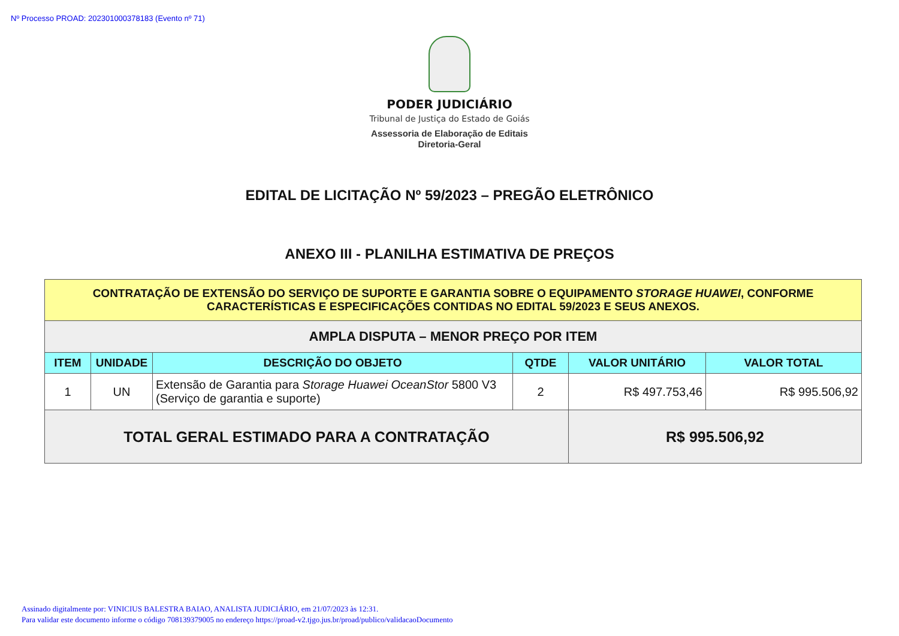Nº Processo PROAD: 202301000378183 (Evento nº 71)
PODER JUDICIÁRIO
Tribunal de Justiça do Estado de Goiás
Assessoria de Elaboração de Editais
Diretoria-Geral
EDITAL DE LICITAÇÃO Nº 59/2023 – PREGÃO ELETRÔNICO
ANEXO III - PLANILHA ESTIMATIVA DE PREÇOS
| CONTRATAÇÃO DE EXTENSÃO DO SERVIÇO DE SUPORTE E GARANTIA SOBRE O EQUIPAMENTO STORAGE HUAWEI , CONFORME CARACTERÍSTICAS E ESPECIFICAÇÕES CONTIDAS NO EDITAL 59/2023 E SEUS ANEXOS. | | | | | |
| AMPLA DISPUTA – MENOR PREÇO POR ITEM | | | | | |
| ITEM | UNIDADE | DESCRIÇÃO DO OBJETO | QTDE | VALOR UNITÁRIO | VALOR TOTAL |
| 1 | UN | Extensão de Garantia para Storage Huawei OceanStor 5800 V3 (Serviço de garantia e suporte) | 2 | R$ 497.753,46 | R$ 995.506,92 |
| TOTAL GERAL ESTIMADO PARA A CONTRATAÇÃO | | | | R$ 995.506,92 | |
Assinado digitalmente por: VINICIUS BALESTRA BAIAO, ANALISTA JUDICIÁRIO, em 21/07/2023 às 12:31.
Para validar este documento informe o código 708139379005 no endereço https://proad-v2.tjgo.jus.br/proad/publico/validacaoDocumento